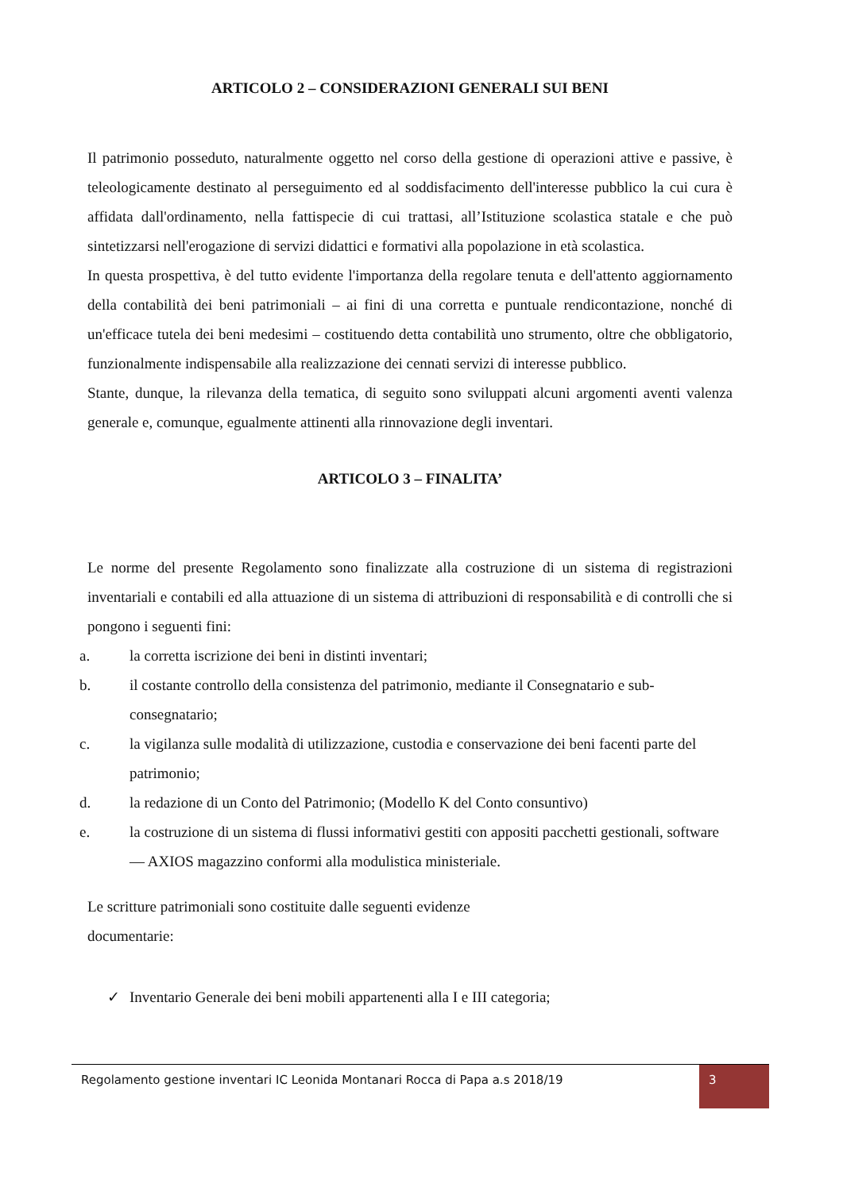ARTICOLO 2 – CONSIDERAZIONI GENERALI SUI BENI
Il patrimonio posseduto, naturalmente oggetto nel corso della gestione di operazioni attive e passive, è teleologicamente destinato al perseguimento ed al soddisfacimento dell'interesse pubblico la cui cura è affidata dall'ordinamento, nella fattispecie di cui trattasi, all’Istituzione scolastica statale e che può sintetizzarsi nell'erogazione di servizi didattici e formativi alla popolazione in età scolastica.
In questa prospettiva, è del tutto evidente l'importanza della regolare tenuta e dell'attento aggiornamento della contabilità dei beni patrimoniali – ai fini di una corretta e puntuale rendicontazione, nonché di un'efficace tutela dei beni medesimi – costituendo detta contabilità uno strumento, oltre che obbligatorio, funzionalmente indispensabile alla realizzazione dei cennati servizi di interesse pubblico.
Stante, dunque, la rilevanza della tematica, di seguito sono sviluppati alcuni argomenti aventi valenza generale e, comunque, egualmente attinenti alla rinnovazione degli inventari.
ARTICOLO 3 – FINALITA’
Le norme del presente Regolamento sono finalizzate alla costruzione di un sistema di registrazioni inventariali e contabili ed alla attuazione di un sistema di attribuzioni di responsabilità e di controlli che si pongono i seguenti fini:
a. la corretta iscrizione dei beni in distinti inventari;
b. il costante controllo della consistenza del patrimonio, mediante il Consegnatario e sub-consegnatario;
c. la vigilanza sulle modalità di utilizzazione, custodia e conservazione dei beni facenti parte del patrimonio;
d. la redazione di un Conto del Patrimonio; (Modello K del Conto consuntivo)
e. la costruzione di un sistema di flussi informativi gestiti con appositi pacchetti gestionali, software — AXIOS magazzino conformi alla modulistica ministeriale.
Le scritture patrimoniali sono costituite dalle seguenti evidenze
documentarie:
✓ Inventario Generale dei beni mobili appartenenti alla I e III categoria;
Regolamento gestione inventari IC Leonida Montanari Rocca di Papa a.s 2018/19
3